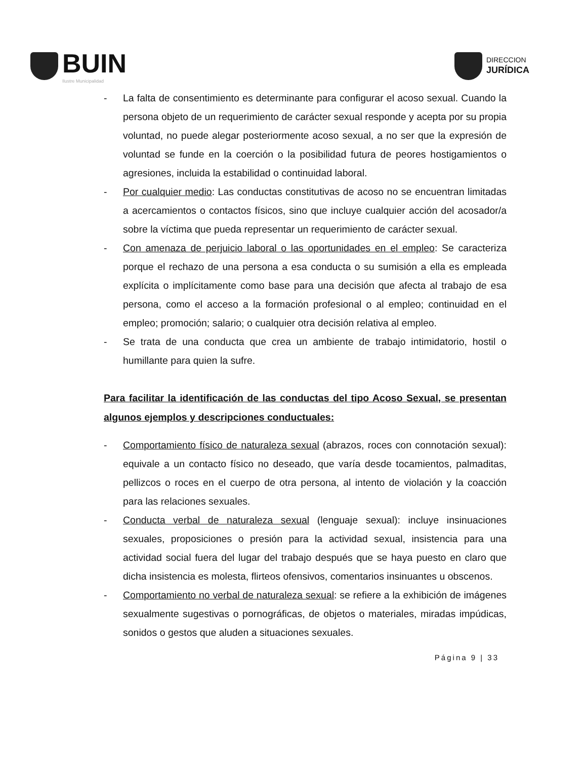BUIN
Ilustre Municipalidad
DIRECCION
JURÍDICA
- La falta de consentimiento es determinante para configurar el acoso sexual. Cuando la persona objeto de un requerimiento de carácter sexual responde y acepta por su propia voluntad, no puede alegar posteriormente acoso sexual, a no ser que la expresión de voluntad se funde en la coerción o la posibilidad futura de peores hostigamientos o agresiones, incluida la estabilidad o continuidad laboral.
- Por cualquier medio: Las conductas constitutivas de acoso no se encuentran limitadas a acercamientos o contactos físicos, sino que incluye cualquier acción del acosador/a sobre la víctima que pueda representar un requerimiento de carácter sexual.
- Con amenaza de perjuicio laboral o las oportunidades en el empleo: Se caracteriza porque el rechazo de una persona a esa conducta o su sumisión a ella es empleada explícita o implícitamente como base para una decisión que afecta al trabajo de esa persona, como el acceso a la formación profesional o al empleo; continuidad en el empleo; promoción; salario; o cualquier otra decisión relativa al empleo.
- Se trata de una conducta que crea un ambiente de trabajo intimidatorio, hostil o humillante para quien la sufre.
Para facilitar la identificación de las conductas del tipo Acoso Sexual, se presentan algunos ejemplos y descripciones conductuales:
- Comportamiento físico de naturaleza sexual (abrazos, roces con connotación sexual): equivale a un contacto físico no deseado, que varía desde tocamientos, palmaditas, pellizcos o roces en el cuerpo de otra persona, al intento de violación y la coacción para las relaciones sexuales.
- Conducta verbal de naturaleza sexual (lenguaje sexual): incluye insinuaciones sexuales, proposiciones o presión para la actividad sexual, insistencia para una actividad social fuera del lugar del trabajo después que se haya puesto en claro que dicha insistencia es molesta, flirteos ofensivos, comentarios insinuantes u obscenos.
- Comportamiento no verbal de naturaleza sexual: se refiere a la exhibición de imágenes sexualmente sugestivas o pornográficas, de objetos o materiales, miradas impúdicas, sonidos o gestos que aluden a situaciones sexuales.
Página 9 | 33